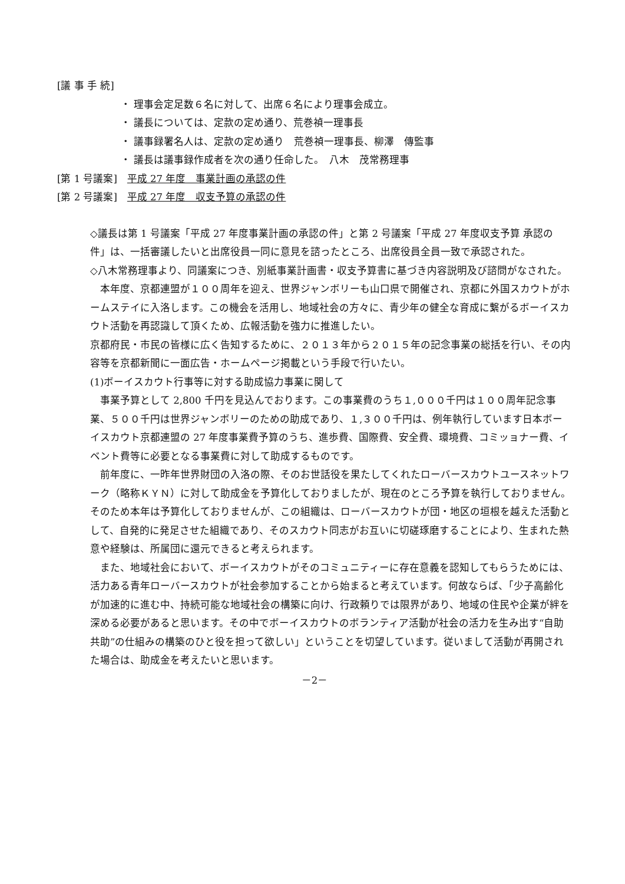[議 事 手 続]
・ 理事会定足数６名に対して、出席６名により理事会成立。
・ 議長については、定款の定め通り、荒巻禎一理事長
・ 議事録署名人は、定款の定め通り　荒巻禎一理事長、柳澤　傳監事
・ 議長は議事録作成者を次の通り任命した。　八木　茂常務理事
[第 1 号議案]　平成 27 年度　事業計画の承認の件
[第 2 号議案]　平成 27 年度　収支予算の承認の件
◇議長は第 1 号議案「平成 27 年度事業計画の承認の件」と第 2 号議案「平成 27 年度収支予算 承認の件」は、一括審議したいと出席役員一同に意見を諮ったところ、出席役員全員一致で承認された。
◇八木常務理事より、同議案につき、別紙事業計画書・収支予算書に基づき内容説明及び諮問がなされた。
　本年度、京都連盟が１００周年を迎え、世界ジャンボリーも山口県で開催され、京都に外国スカウトがホームステイに入洛します。この機会を活用し、地域社会の方々に、青少年の健全な育成に繋がるボーイスカウト活動を再認識して頂くため、広報活動を強力に推進したい。
京都府民・市民の皆様に広く告知するために、２０１３年から２０１５年の記念事業の総括を行い、その内容等を京都新聞に一面広告・ホームページ掲載という手段で行いたい。
(1)ボーイスカウト行事等に対する助成協力事業に関して
　事業予算として 2,800 千円を見込んでおります。この事業費のうち１,０００千円は１００周年記念事業、５００千円は世界ジャンボリーのための助成であり、１,３００千円は、例年執行しています日本ボーイスカウト京都連盟の 27 年度事業費予算のうち、進歩費、国際費、安全費、環境費、コミッョナー費、イベント費等に必要となる事業費に対して助成するものです。
　前年度に、一昨年世界財団の入洛の際、そのお世話役を果たしてくれたローバースカウトユースネットワーク（略称ＫＹＮ）に対して助成金を予算化しておりましたが、現在のところ予算を執行しておりません。そのため本年は予算化しておりませんが、この組織は、ローバースカウトが団・地区の垣根を越えた活動として、自発的に発足させた組織であり、そのスカウト同志がお互いに切磋琢磨することにより、生まれた熱意や経験は、所属団に還元できると考えられます。
　また、地域社会において、ボーイスカウトがそのコミュニティーに存在意義を認知してもらうためには、活力ある青年ローバースカウトが社会参加することから始まると考えています。何故ならば、「少子高齢化が加速的に進む中、持続可能な地域社会の構築に向け、行政頼りでは限界があり、地域の住民や企業が絆を深める必要があると思います。その中でボーイスカウトのボランティア活動が社会の活力を生み出す“自助共助”の仕組みの構築のひと役を担って欲しい」ということを切望しています。従いまして活動が再開された場合は、助成金を考えたいと思います。
－2－